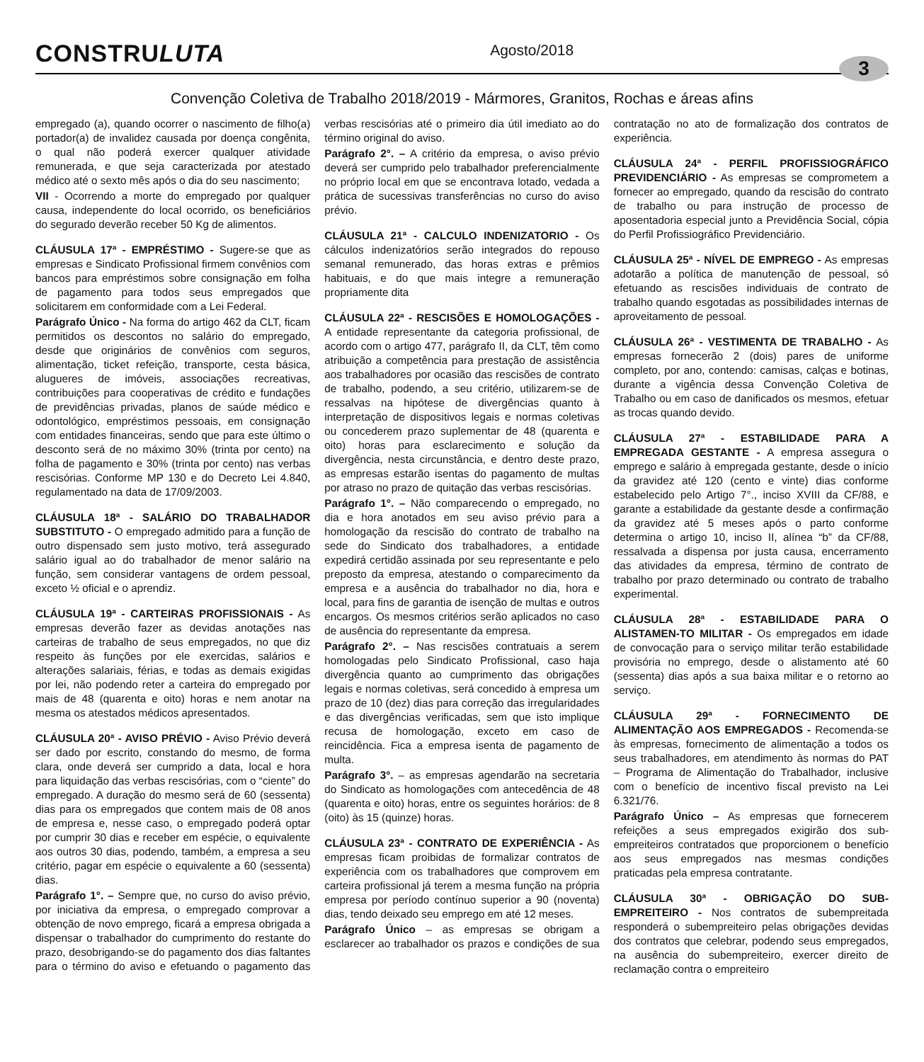CONSTRULUTA
Agosto/2018
3
Convenção Coletiva de Trabalho 2018/2019 - Mármores, Granitos, Rochas e áreas afins
empregado (a), quando ocorrer o nascimento de filho(a) portador(a) de invalidez causada por doença congênita, o qual não poderá exercer qualquer atividade remunerada, e que seja caracterizada por atestado médico até o sexto mês após o dia do seu nascimento;
VII - Ocorrendo a morte do empregado por qualquer causa, independente do local ocorrido, os beneficiários do segurado deverão receber 50 Kg de alimentos.
CLÁUSULA 17ª - EMPRÉSTIMO - Sugere-se que as empresas e Sindicato Profissional firmem convênios com bancos para empréstimos sobre consignação em folha de pagamento para todos seus empregados que solicitarem em conformidade com a Lei Federal.
Parágrafo Único - Na forma do artigo 462 da CLT, ficam permitidos os descontos no salário do empregado, desde que originários de convênios com seguros, alimentação, ticket refeição, transporte, cesta básica, alugueres de imóveis, associações recreativas, contribuições para cooperativas de crédito e fundações de previdências privadas, planos de saúde médico e odontológico, empréstimos pessoais, em consignação com entidades financeiras, sendo que para este último o desconto será de no máximo 30% (trinta por cento) na folha de pagamento e 30% (trinta por cento) nas verbas rescisórias. Conforme MP 130 e do Decreto Lei 4.840, regulamentado na data de 17/09/2003.
CLÁUSULA 18ª - SALÁRIO DO TRABALHADOR SUBSTITUTO - O empregado admitido para a função de outro dispensado sem justo motivo, terá assegurado salário igual ao do trabalhador de menor salário na função, sem considerar vantagens de ordem pessoal, exceto ½ oficial e o aprendiz.
CLÁUSULA 19ª - CARTEIRAS PROFISSIONAIS - As empresas deverão fazer as devidas anotações nas carteiras de trabalho de seus empregados, no que diz respeito às funções por ele exercidas, salários e alterações salariais, férias, e todas as demais exigidas por lei, não podendo reter a carteira do empregado por mais de 48 (quarenta e oito) horas e nem anotar na mesma os atestados médicos apresentados.
CLÁUSULA 20ª - AVISO PRÉVIO - Aviso Prévio deverá ser dado por escrito, constando do mesmo, de forma clara, onde deverá ser cumprido a data, local e hora para liquidação das verbas rescisórias, com o “ciente” do empregado. A duração do mesmo será de 60 (sessenta) dias para os empregados que contem mais de 08 anos de empresa e, nesse caso, o empregado poderá optar por cumprir 30 dias e receber em espécie, o equivalente aos outros 30 dias, podendo, também, a empresa a seu critério, pagar em espécie o equivalente a 60 (sessenta) dias.
Parágrafo 1°. – Sempre que, no curso do aviso prévio, por iniciativa da empresa, o empregado comprovar a obtenção de novo emprego, ficará a empresa obrigada a dispensar o trabalhador do cumprimento do restante do prazo, desobrigando-se do pagamento dos dias faltantes para o término do aviso e efetuando o pagamento das verbas rescisórias até o primeiro dia útil imediato ao do término original do aviso.
Parágrafo 2°. – A critério da empresa, o aviso prévio deverá ser cumprido pelo trabalhador preferencialmente no próprio local em que se encontrava lotado, vedada a prática de sucessivas transferências no curso do aviso prévio.
CLÁUSULA 21ª - CALCULO INDENIZATORIO - Os cálculos indenizatórios serão integrados do repouso semanal remunerado, das horas extras e prêmios habituais, e do que mais integre a remuneração propriamente dita
CLÁUSULA 22ª - RESCISÕES E HOMOLOGAÇÕES - A entidade representante da categoria profissional, de acordo com o artigo 477, parágrafo II, da CLT, têm como atribuição a competência para prestação de assistência aos trabalhadores por ocasião das rescisões de contrato de trabalho, podendo, a seu critério, utilizarem-se de ressalvas na hipótese de divergências quanto à interpretação de dispositivos legais e normas coletivas ou concederem prazo suplementar de 48 (quarenta e oito) horas para esclarecimento e solução da divergência, nesta circunstância, e dentro deste prazo, as empresas estarão isentas do pagamento de multas por atraso no prazo de quitação das verbas rescisórias.
Parágrafo 1°. – Não comparecendo o empregado, no dia e hora anotados em seu aviso prévio para a homologação da rescisão do contrato de trabalho na sede do Sindicato dos trabalhadores, a entidade expedirá certidão assinada por seu representante e pelo preposto da empresa, atestando o comparecimento da empresa e a ausência do trabalhador no dia, hora e local, para fins de garantia de isenção de multas e outros encargos. Os mesmos critérios serão aplicados no caso de ausência do representante da empresa.
Parágrafo 2°. – Nas rescisões contratuais a serem homologadas pelo Sindicato Profissional, caso haja divergência quanto ao cumprimento das obrigações legais e normas coletivas, será concedido à empresa um prazo de 10 (dez) dias para correção das irregularidades e das divergências verificadas, sem que isto implique recusa de homologação, exceto em caso de reincidência. Fica a empresa isenta de pagamento de multa.
Parágrafo 3°. – as empresas agendarão na secretaria do Sindicato as homologações com antecedência de 48 (quarenta e oito) horas, entre os seguintes horários: de 8 (oito) às 15 (quinze) horas.
CLÁUSULA 23ª - CONTRATO DE EXPERIÊNCIA - As empresas ficam proibidas de formalizar contratos de experiência com os trabalhadores que comprovem em carteira profissional já terem a mesma função na própria empresa por período contínuo superior a 90 (noventa) dias, tendo deixado seu emprego em até 12 meses.
Parágrafo Único – as empresas se obrigam a esclarecer ao trabalhador os prazos e condições de sua contratação no ato de formalização dos contratos de experiência.
CLÁUSULA 24ª - PERFIL PROFISSIOGRÁFICO PREVIDENCIÁRIO - As empresas se comprometem a fornecer ao empregado, quando da rescisão do contrato de trabalho ou para instrução de processo de aposentadoria especial junto a Previdência Social, cópia do Perfil Profissiográfico Previdenciário.
CLÁUSULA 25ª - NÍVEL DE EMPREGO - As empresas adotarão a política de manutenção de pessoal, só efetuando as rescisões individuais de contrato de trabalho quando esgotadas as possibilidades internas de aproveitamento de pessoal.
CLÁUSULA 26ª - VESTIMENTA DE TRABALHO - As empresas fornecerão 2 (dois) pares de uniforme completo, por ano, contendo: camisas, calças e botinas, durante a vigência dessa Convenção Coletiva de Trabalho ou em caso de danificados os mesmos, efetuar as trocas quando devido.
CLÁUSULA 27ª - ESTABILIDADE PARA A EMPREGADA GESTANTE - A empresa assegura o emprego e salário à empregada gestante, desde o início da gravidez até 120 (cento e vinte) dias conforme estabelecido pelo Artigo 7°., inciso XVIII da CF/88, e garante a estabilidade da gestante desde a confirmação da gravidez até 5 meses após o parto conforme determina o artigo 10, inciso II, alínea “b” da CF/88, ressalvada a dispensa por justa causa, encerramento das atividades da empresa, término de contrato de trabalho por prazo determinado ou contrato de trabalho experimental.
CLÁUSULA 28ª - ESTABILIDADE PARA O ALISTAMEN-TO MILITAR - Os empregados em idade de convocação para o serviço militar terão estabilidade provisória no emprego, desde o alistamento até 60 (sessenta) dias após a sua baixa militar e o retorno ao serviço.
CLÁUSULA 29ª - FORNECIMENTO DE ALIMENTAÇÃO AOS EMPREGADOS - Recomenda-se às empresas, fornecimento de alimentação a todos os seus trabalhadores, em atendimento às normas do PAT – Programa de Alimentação do Trabalhador, inclusive com o benefício de incentivo fiscal previsto na Lei 6.321/76.
Parágrafo Único – As empresas que fornecerem refeições a seus empregados exigirão dos sub-empreiteiros contratados que proporcionem o benefício aos seus empregados nas mesmas condições praticadas pela empresa contratante.
CLÁUSULA 30ª - OBRIGAÇÃO DO SUB-EMPREITEIRO - Nos contratos de subempreitada responderá o subempreiteiro pelas obrigações devidas dos contratos que celebrar, podendo seus empregados, na ausência do subempreiteiro, exercer direito de reclamação contra o empreiteiro